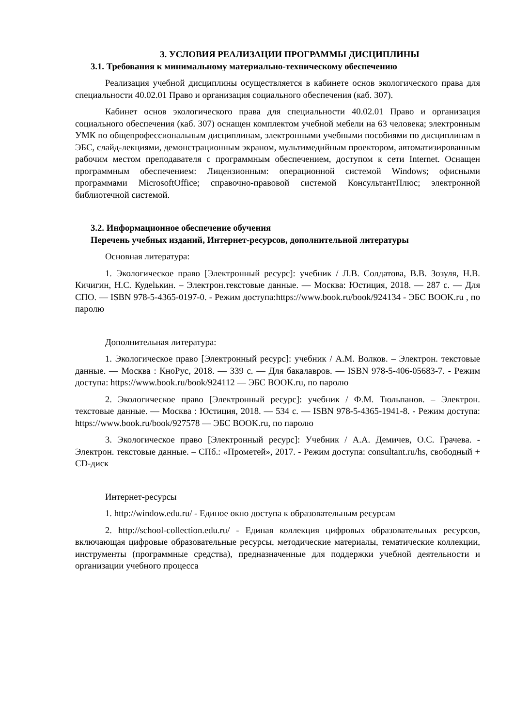3. УСЛОВИЯ РЕАЛИЗАЦИИ ПРОГРАММЫ ДИСЦИПЛИНЫ
3.1. Требования к минимальному материально-техническому обеспечению
Реализация учебной дисциплины осуществляется в кабинете основ экологического права для специальности 40.02.01 Право и организация социального обеспечения (каб. 307).
Кабинет основ экологического права для специальности 40.02.01 Право и организация социального обеспечения (каб. 307) оснащен комплектом учебной мебели на 63 человека; электронным УМК по общепрофессиональным дисциплинам, электронными учебными пособиями по дисциплинам в ЭБС, слайд-лекциями, демонстрационным экраном, мультимедийным проектором, автоматизированным рабочим местом преподавателя с программным обеспечением, доступом к сети Internet. Оснащен программным обеспечением: Лицензионным: операционной системой Windows; офисными программами MicrosoftOffice; справочно-правовой системой КонсультантПлюс; электронной библиотечной системой.
3.2. Информационное обеспечение обучения
Перечень учебных изданий, Интернет-ресурсов, дополнительной литературы
Основная литература:
1. Экологическое право [Электронный ресурс]: учебник / Л.В. Солдатова, В.В. Зозуля, Н.В. Кичигин, Н.С. Кудelькин. – Электрон.текстовые данные. — Москва: Юстиция, 2018. — 287 с. — Для СПО. — ISBN 978-5-4365-0197-0. - Режим доступа:https://www.book.ru/book/924134 - ЭБС BOOK.ru , по паролю
Дополнительная литература:
1. Экологическое право [Электронный ресурс]: учебник / А.М. Волков. – Электрон. текстовые данные. — Москва : КноРус, 2018. — 339 с. — Для бакалавров. — ISBN 978-5-406-05683-7. - Режим доступа: https://www.book.ru/book/924112 — ЭБС BOOK.ru, по паролю
2. Экологическое право [Электронный ресурс]: учебник / Ф.М. Тюльпанов. – Электрон. текстовые данные. — Москва : Юстиция, 2018. — 534 с. — ISBN 978-5-4365-1941-8. - Режим доступа: https://www.book.ru/book/927578 — ЭБС BOOK.ru, по паролю
3. Экологическое право [Электронный ресурс]: Учебник / А.А. Демичев, О.С. Грачева. - Электрон. текстовые данные. – СПб.: «Прометей», 2017. - Режим доступа: consultant.ru/hs, свободный + CD-диск
Интернет-ресурсы
1. http://window.edu.ru/ - Единое окно доступа к образовательным ресурсам
2. http://school-collection.edu.ru/ - Единая коллекция цифровых образовательных ресурсов, включающая цифровые образовательные ресурсы, методические материалы, тематические коллекции, инструменты (программные средства), предназначенные для поддержки учебной деятельности и организации учебного процесса